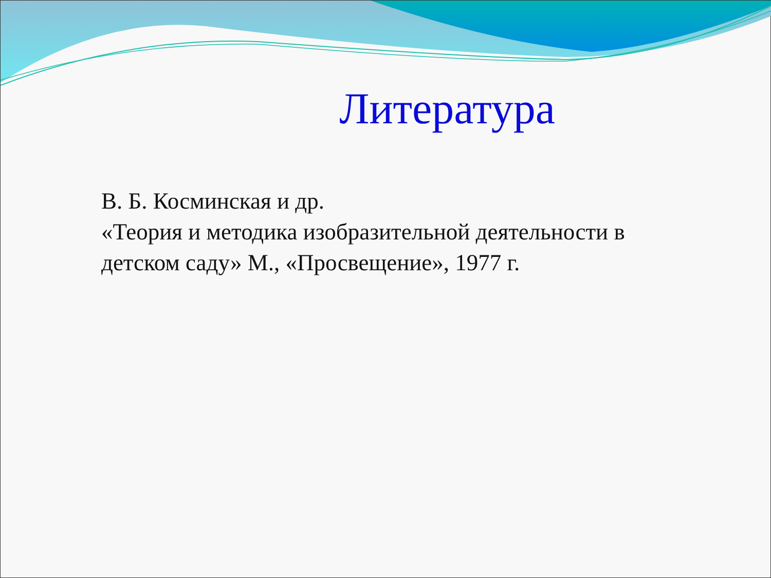Литература
В. Б. Косминская и др.
«Теория и методика изобразительной деятельности в детском саду» М., «Просвещение», 1977 г.